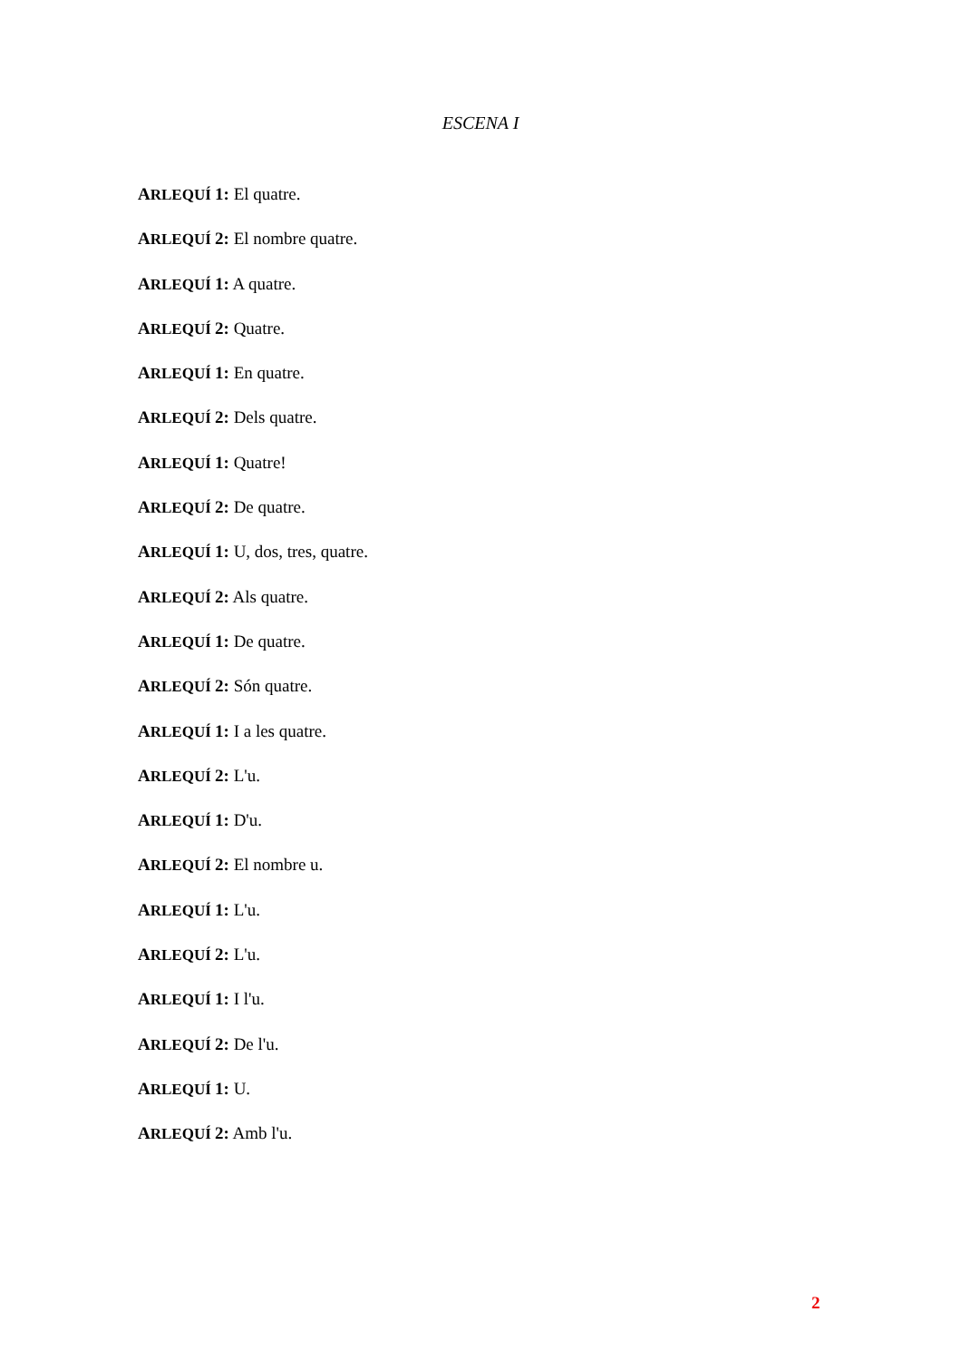ESCENA I
ARLEQUÍ 1: El quatre.
ARLEQUÍ 2: El nombre quatre.
ARLEQUÍ 1: A quatre.
ARLEQUÍ 2: Quatre.
ARLEQUÍ 1: En quatre.
ARLEQUÍ 2: Dels quatre.
ARLEQUÍ 1: Quatre!
ARLEQUÍ 2: De quatre.
ARLEQUÍ 1: U, dos, tres, quatre.
ARLEQUÍ 2: Als quatre.
ARLEQUÍ 1: De quatre.
ARLEQUÍ 2: Són quatre.
ARLEQUÍ 1: I a les quatre.
ARLEQUÍ 2: L'u.
ARLEQUÍ 1: D'u.
ARLEQUÍ 2: El nombre u.
ARLEQUÍ 1: L'u.
ARLEQUÍ 2: L'u.
ARLEQUÍ 1: I l'u.
ARLEQUÍ 2: De l'u.
ARLEQUÍ 1: U.
ARLEQUÍ 2: Amb l'u.
2